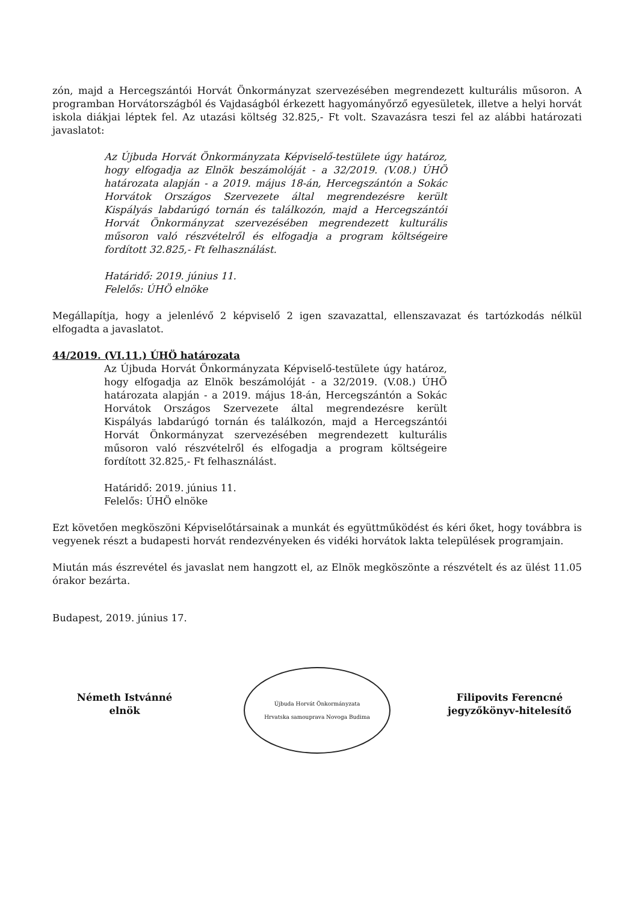zón, majd a Hercegszántói Horvát Önkormányzat szervezésében megrendezett kulturális műsoron. A programban Horvátországból és Vajdaságból érkezett hagyományőrző egyesületek, illetve a helyi horvát iskola diákjai léptek fel. Az utazási költség 32.825,- Ft volt. Szavazásra teszi fel az alábbi határozati javaslatot:
Az Újbuda Horvát Önkormányzata Képviselő-testülete úgy határoz, hogy elfogadja az Elnök beszámolóját - a 32/2019. (V.08.) ÚHÖ határozata alapján - a 2019. május 18-án, Hercegszántón a Sokác Horvátok Országos Szervezete által megrendezésre került Kispályás labdarúgó tornán és találkozón, majd a Hercegszántói Horvát Önkormányzat szervezésében megrendezett kulturális műsoron való részvételről és elfogadja a program költségeire fordított 32.825,- Ft felhasználást.
Határidő: 2019. június 11.
Felelős: ÚHÖ elnöke
Megállapítja, hogy a jelenlévő 2 képviselő 2 igen szavazattal, ellenszavazat és tartózkodás nélkül elfogadta a javaslatot.
44/2019. (VI.11.) ÚHÖ határozata
Az Újbuda Horvát Önkormányzata Képviselő-testülete úgy határoz, hogy elfogadja az Elnök beszámolóját - a 32/2019. (V.08.) ÚHÖ határozata alapján - a 2019. május 18-án, Hercegszántón a Sokác Horvátok Országos Szervezete által megrendezésre került Kispályás labdarúgó tornán és találkozón, majd a Hercegszántói Horvát Önkormányzat szervezésében megrendezett kulturális műsoron való részvételről és elfogadja a program költségeire fordított 32.825,- Ft felhasználást.
Határidő: 2019. június 11.
Felelős: ÚHÖ elnöke
Ezt követően megköszöni Képviselőtársainak a munkát és együttműködést és kéri őket, hogy továbbra is vegyenek részt a budapesti horvát rendezvényeken és vidéki horvátok lakta települések programjain.
Miután más észrevétel és javaslat nem hangzott el, az Elnök megköszönte a részvételt és az ülést 11.05 órakor bezárta.
Budapest, 2019. június 17.
Németh Istvánné
elnök
Újbuda Horvát Önkormányzata
Hrvatska samouprava Novoga Budima
Filipovits Ferencné
jegyzőkönyv-hitelesítő